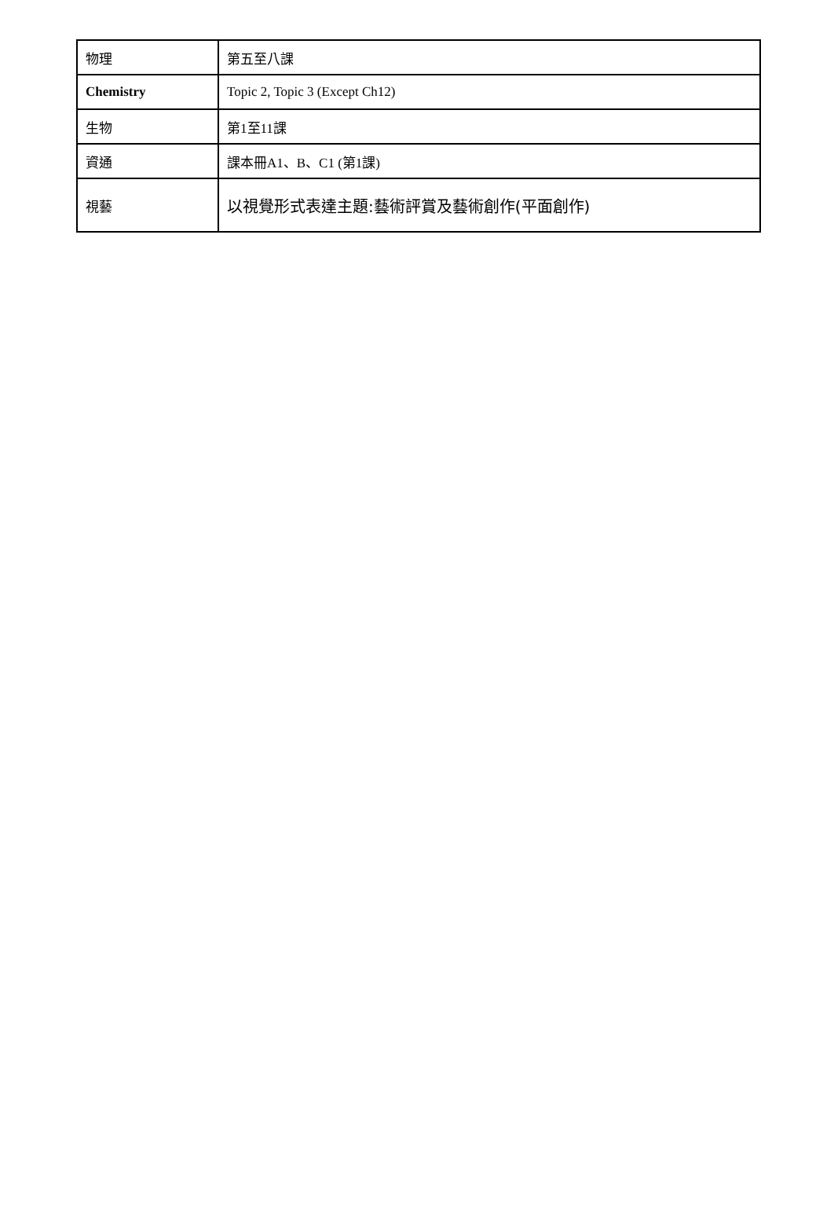| 物理 | 第五至八課 |
| Chemistry | Topic 2, Topic 3 (Except Ch12) |
| 生物 | 第1至11課 |
| 資通 | 課本冊A1、B、C1 (第1課) |
| 視藝 | 以視覺形式表達主題:藝術評賞及藝術創作(平面創作) |